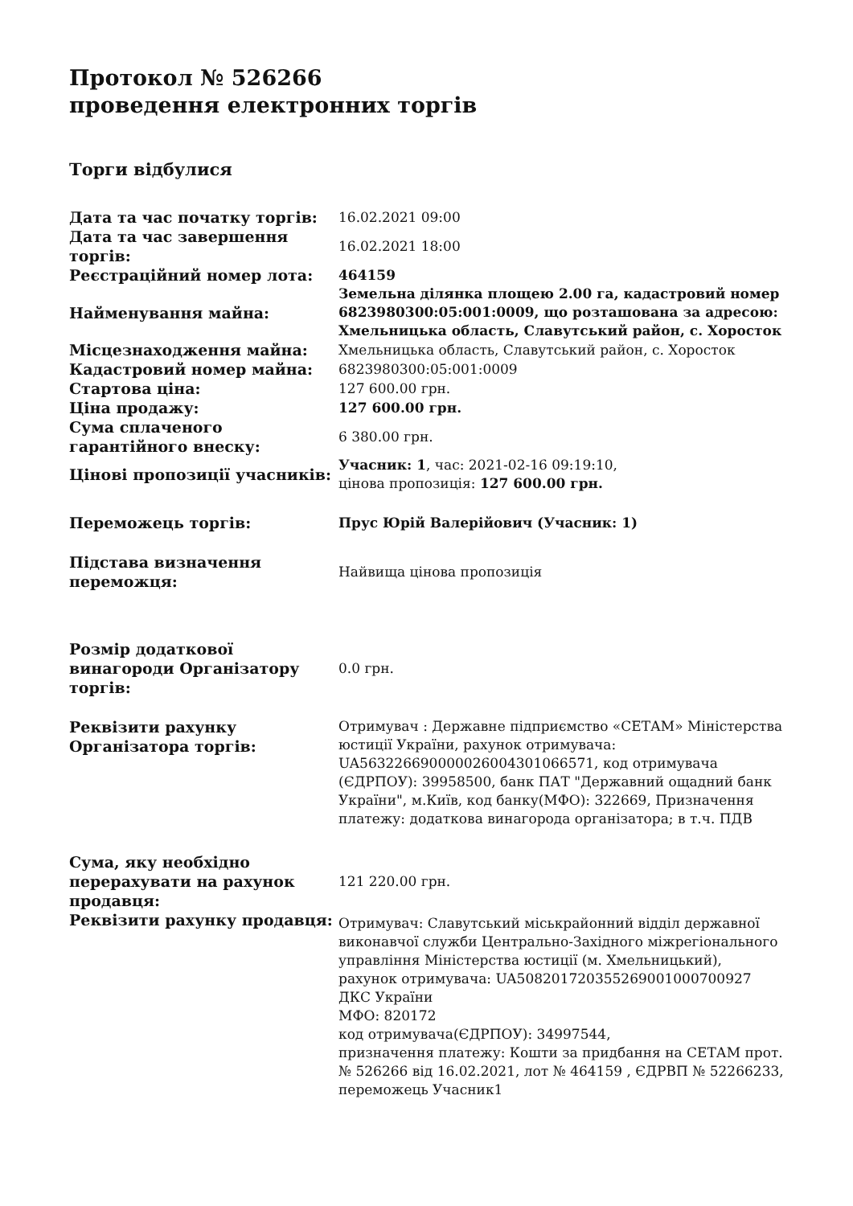Протокол № 526266
проведення електронних торгів
Торги відбулися
| Дата та час початку торгів: | 16.02.2021 09:00 |
| Дата та час завершення торгів: | 16.02.2021 18:00 |
| Реєстраційний номер лота: | 464159 |
| Найменування майна: | Земельна ділянка площею 2.00 га, кадастровий номер 6823980300:05:001:0009, що розташована за адресою: Хмельницька область, Славутський район, с. Хоросток |
| Місцезнаходження майна: | Хмельницька область, Славутський район, с. Хоросток |
| Кадастровий номер майна: | 6823980300:05:001:0009 |
| Стартова ціна: | 127 600.00 грн. |
| Ціна продажу: | 127 600.00 грн. |
| Сума сплаченого гарантійного внеску: | 6 380.00 грн. |
| Цінові пропозиції учасників: | Учасник: 1 , час: 2021-02-16 09:19:10, цінова пропозиція: 127 600.00 грн. |
| Переможець торгів: | Прус Юрій Валерійович (Учасник: 1) |
| Підстава визначення переможця: | Найвища цінова пропозиція |
| Розмір додаткової винагороди Організатору торгів: | 0.0 грн. |
| Реквізити рахунку Організатора торгів: | Отримувач : Державне підприємство «СЕТАМ» Міністерства юстиції України, рахунок отримувача: UA563226690000026004301066571, код отримувача (ЄДРПОУ): 39958500, банк ПАТ "Державний ощадний банк України", м.Київ, код банку(МФО): 322669, Призначення платежу: додаткова винагорода організатора; в т.ч. ПДВ |
| Сума, яку необхідно перерахувати на рахунок продавця: | 121 220.00 грн. |
| Реквізити рахунку продавця: | Отримувач: Славутський міськрайонний відділ державної виконавчої служби Центрально-Західного міжрегіонального управління Міністерства юстиції (м. Хмельницький), рахунок отримувача: UA508201720355269001000700927 ДКС України МФО: 820172 код отримувача(ЄДРПОУ): 34997544, призначення платежу: Кошти за придбання на СЕТАМ прот. № 526266 від 16.02.2021, лот № 464159 , ЄДРВП № 52266233, переможець Учасник1 |